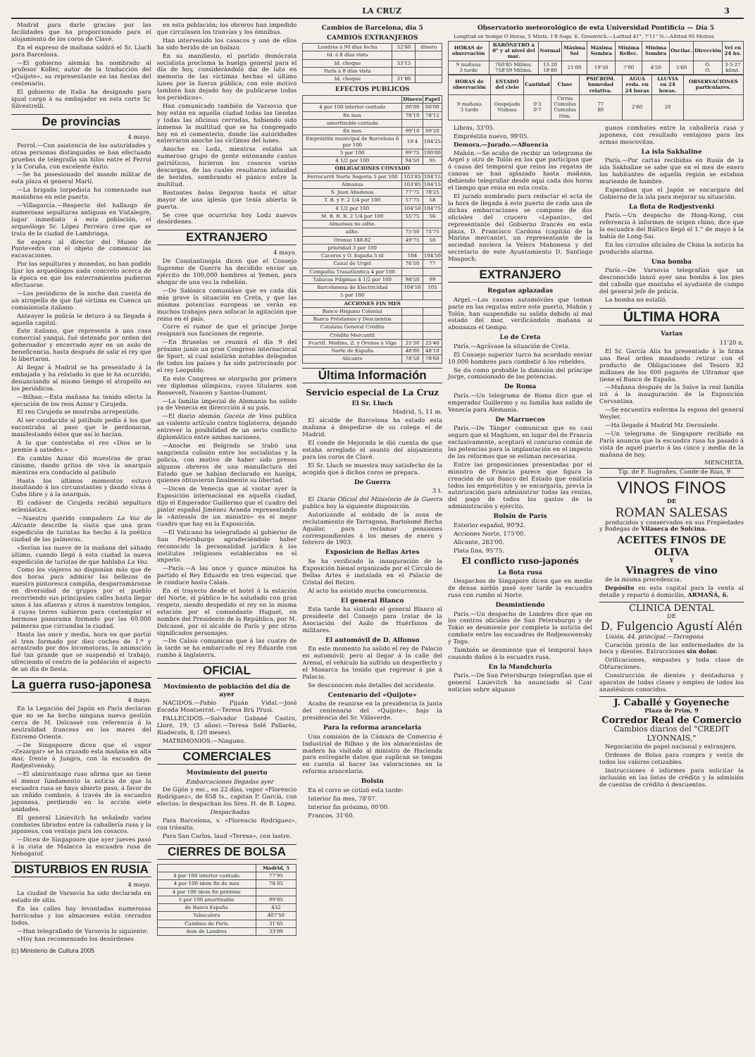LA CRUZ 3
Madrid para darle gracias por las facilidades que ha proporcionado para el alojamiento de los coros de Clavé.
En el expreso de mañana saldrá el Sr. Lluch para Barcelona.
—El gobierno alemán ha nombrado al profesor Koller, autor de la traducción del «Quijote», su representante en las fiestas del centenario.
El gobierno de Italia ha designado para igual cargo á su embajador en esta corte Sr. Silvestrelli.
De provincias
4 mayo.
Ferrol.—Con asistencia de las autoridades y otras personas distinguidas se han efectuado pruebas de telegrafía sin hilos entre el Ferrol y la Coruña, con excelente éxito.
—Se ha posesionado del mando militar de esta plaza el general Martí.
—La brigada torpedista ha comenzado sus maniobras en este puerto.
—Villagarcía.—Respecto del hallazgo de numerosas sepulturas antiguas en Vistalegre, lugar inmediato á esta población, el arqueólogo Sr. López Ferreiro cree que se trata de la ciudad de Lambriaga.
Se espera al director del Museo de Pontevedra con el objeto de comenzar las excavaciones.
Por las sepulturas y monedas, no han podido fijar los arqueólogos nada concreto acerca de la época en que los enterramientos pudieron efectuarse.
—Los periódicos de la noche dan cuenta de un atropello de que fué víctima en Cuenca un comisionista italiano.
Anteayer la policía le detuvo á su llegada á aquella capital.
Este italiano, que representa á una casa comercial yanqui, fué detenido por orden del gobernador y encerrado ayer en un asilo de beneficencia, hasta después de salir el rey que lo libertaron.
Al llegar á Madrid se ha presentado á la embajada y ha relatado lo que le ha ocurrido, denunciando al mismo tiempo el atropello en los periódicos.
—Bilbao.—Esta mañana ha tenido efecto la ejecución de los reos Aznar y Cirujeda.
El reo Cirujeda se mostraba arrepentido.
Al ser conducido al patíbulo pedía á los que encontraba al paso que le perdonaran, manifestando éstos que así lo hacían.
A lo que contestaba el reo «Dios se lo premie á ustedes.»
En cambio Aznar dió muestras de gran cinismo, dando gritos de viva la anarquía mientras era conducido al patíbulo
Hasta los últimos momentos estuvo insultando á los circunstantes y dando vivas á Cuba libre y á la anarquía.
El cadáver de Cirujeda recibió sepultura eclesiástica.
—Nuestro querido compañero La Voz de Alicante describe la visita que una gran expedición de turistas ha hecho á la poética ciudad de las palmeras.
«Serían las nueve de la mañana del sábado último, cuando llegó á esta ciudad la nueva expedición de turistas de que hablaba La Voz.
Como los viajeros no disponían más que de dos horas para admirar las bellezas de nuestra pintoresca campiña, desparramáronse en diversidad de grupos por el pueblo recorriendo sus principales calles hasta llegar unos á las afueras y otros á nuestros templos, á cuyas torres subieron para contemplar el hermoso panorama formado por las 60.000 palmeras que circundan la ciudad.
Hasta las once y media, hora en que partió el tren formado por diez coches de 1.ª y arrastrado por dos locomotoras, la animación fué tan grande que se suspendió el trabajo, ofreciendo el centro de la población el aspecto de un día de fiesta.
La guerra ruso-japonesa
4 mayo.
En la Legación del Japón en París declaran que no se ha hecho ninguna nueva gestión cerca de M. Delcassé con referencia á la neutralidad francesa en los mares del Extremo Oriente.
—De Singapoore dicen que el vapor «Zezargar» se ha cruzado esta mañana en alta mar, frente á Jungra, con la escuadra de Rodjestvensky.
—El almirantazgo ruso afirma que no tiene el menor fundamento la noticia de que la escuadra rusa se haya abierto paso, á favor de un reñido combate, á través de la escuadra japonesa, perdiendo en la acción siete unidades.
El general Linievitch ha señalado varios combates librados entre la caballería rusa y la japonesa, con ventaja para los cosacos.
—Dicen de Singapoore que ayer jueves pasó á la vista de Malacca la escuadra rusa de Nebogatof.
DISTURBIOS EN RUSIA
4 mayo.
La ciudad de Varsovia ha sido declarada en estado de sitio.
En las calles hay levantadas numerosas barricadas y los almacenes están cerrados todos.
—Han telegrafiado de Varsovia lo siguiente:
«Hoy han recomenzado los desórdenes
en esta población; los obreros han impedido que circulasen los tranvías y los ómnibus.
Han intervenido los casacos y uno de ellos ha sido herido de un balazo.
En su manifiesto, el partido demócrata socialista proclama la huelga general para el día de hoy, considerándolo día de luto en memoria de las víctimas hechas el último lunes por la fuerza pública; con este motivo también han dejado hoy de publicarse todos los periódicos».
Han comunicado también de Varsovia que hoy están en aquella ciudad todas las tiendas y todas las oficinas cerradas, habiendo sido inmensa la multitud que se ha congregado hoy en el cementerio, donde las autoridades enterraron anoche las víctimas del lunes.
Anoche en Lodz, mientras estaba un numeroso grupo de gente entonando cantos patrióticos, hicieron los cosacos varias descargas, de las cuales resultaron infinidad de heridos, sembrando el pánico entre la multitud.
Bastantes balas llegaron hasta el altar mayor de una iglesia que tenía abierta la puerta.
Se cree que ocurrirán hoy Lodz nuevos desórdenes.
EXTRANJERO
4 mayo.
De Constantinopla dicen que el Consejo Supremo de Guerra ha decidido enviar un ejército de 100,000 hombres al Yemen, para ahogar de una vez la rebelión.
—De Salónica comuniáan que es cada día más grave la situación en Creta, y que las mismas potencias europeas se verán en muchos trabajos para sofocar la agitación que reina en el país.
Corre el rumor de que el príncipe Jorge resignará sus funciones de regente.
—En Bruselas se reunirá el día 9 del próximo junio un gran Congreso internaciocal de Sport, al cual asistirán notables delegados de todos los países y ha sido patrocinado por el rey Leopoldo.
En este Congreso se otorgarán por primera vez diplomas olímpicos, cuyos titulares son Roosevelt, Nansen y Santos-Dumont.
—La familia imperial de Alemania ha salido ya de Venecia en direccción á su país.
—El diario alemán Gaceta de Voss publica un vialento artículo contra Inglaterra, dejando entrever la posibilidad de un serio conflicto diplomático entre ambas naciones.
—Anoche en Belgrado se trabó una sangrienta colisión entre los socialistas y la policía, con motivo de haber sido presos algunos obreros de una manufactura del Estado que se habían declarado en huelga, quienes obtuvieron finalmente su libertad.
—Dicen de Venecia que al visitar ayer la Exposición internacional en aquella ciudad, dijo el Emperador Guillermo que el cuadro del pintor español Jiménez Aranda representando la «Antesala de un ministro» es el mejor cuadro que hay en la Exposición.
—El Vaticano ha telegrafiado al gobierno de San Petersburgo agradeciéndole haber reconocido la personalidad jurídica á los institutos religiosos establecidos en el imperio.
—París.—A las once y quince minutos ha partido el Rey Eduardo en tren especial, que le conduce hasta Calais.
En el trayecto desde el hotel á la estación del Norte, el público le ha saludado con gran respeto, siendo despedido el rey en la misma estación por el comandante Huguet, en nombre del Presidente de la República, por M. Delcassé, por el alcalde de París y por otros significados personajes.
—De Calais comunican que á las cuatro de la tarde se ha embarcado el rey Eduardo con rumbo á Inglaterra.
OFICIAL
Movimiento de población del día de ayer
NACIDOS.—Pablo Pijuán Vidal.—José Escoda Montserrat.—Teresa Brú Prusi.
FALLECIDOS.—Salvador Gabané Castro, Lloré, 19, (3 años).—Teresa Solé Pallarés, Riudecols, 8, (20 meses).
MATRIMONIOS.—Ninguno.
COMERCIALES
Movimiento del puerto
Embarcaciones llegadas ayer
De Gijón y esc., en 22 días, vapor «Florencio Rodríguez», de 658 ts., capitan P. García, con efectos; lo despachan los Sres. H. de B. Lopez.
Despachadas
Para Barcelona, v. «Florencio Rodríguez», con tránsito.
Para San Carlos, laud «Teresa», con lastre.
CIERRES DE BOLSA
| | Madrid, 5 |
| --- | --- |
| 4 por 100 interior contado | 77'95 |
| 4 por 100 idem fin de mes | 78 05 |
| 4 por 100 idem fin próximo | |
| 5 por 100 amortizable | 99'05 |
| de Banco España | 432 |
| Tabacalera | 407'50 |
| Cambios de París | 31'65 |
| dem de Londres | 33'09 |
Cambios de Barcelona, día 5
CAMBIOS EXTRANJEROS
| Londres á 90 días fecha | 32'60 | dinero |
| Id. á 8 días vista | | |
| Id. cheque | 33'13 | |
| París á 8 días vista | | |
| Id. cheque | 31'80 | |
EFECTOS PUBLICOS
| | Dinero | Papel |
| --- | --- | --- |
| 4 por 100 interior contado | 00'00 | 00'00 |
| fin mes | 78'10 | 78'12 |
| amortizable contado | | |
| fin mes | 99'10 | 99'20 |
| Empréstito municipal de Barcelona 6 por 100 | 10'4 | 104'25 |
| 5 por 100 | 99'75 | 100'00 |
| 4 1/2 por 100 | 94'50 | 95 |
| OBLIGACIONES CONTADO | | |
| Ferrocarril Norte Segovia 5 por 100 | 103'85 | 104'15 |
| Almansa | 103'85 | 104'15 |
| S. Juan Abadesas | 77'75 | 78'25 |
| T. B. y F. 2 1/4 por 100 | 57'75 | 58 |
| 4 1/2 por 100 | 104'50 | 104'75 |
| M. B. R. R. 2 1/4 por 100 | 55'75 | 56 |
| Almansas no adhe. | | |
| adhe. | 75'50 | 75'75 |
| Orense 188-82 | 49'75 | 50 |
| prioridad 3 por 100 | | |
| Caceres y O. España 5 id | 104 | 104'50 |
| Canal de Urgel | 76'50 | 77 |
| Compañía Trasatlántica 4 por 100 | | |
| Tabacos Filipinas 4 1/2 por 100 | 98'50 | 99 |
| Barcelonesa de Electricidad | 104'50 | 105 |
| 5 por 100 | | |
| ACCIONES FIN MES | | |
| Banco Hispano Colonial | | |
| Banco Préstamos y Descuentos | | |
| Catalana General Crédito | | |
| Crédito Mercantil | | |
| Fcarril. Medina, Z. y Orense á Vigo | 25'30 | 25'40 |
| Norte de España | 48'00 | 48'10 |
| Alicante | 78'50 | 78'60 |
Última Información
Servicio especial de La Cruz
El Sr. Lluch
Madrid, 5, 11 m.
El alcalde de Barcelona ha estado esta mañana á despedirse de su colega el de Madrid.
El conde de Mejorada le dió cuenta de que estaba arreglado el asunto del alojamiento para los coros de Clavé.
El Sr. Lluch se muestra muy satisfecho de la acogida que á dichos coros se prepara.
De Guerra
3 t.
El Diario Oficial del Ministerio de la Guerra publica hoy la siguiente disposición.
Autorizando al soldado de la zona de reclutamiento de Tarragona, Bartolomé Recha Aguilar, para reclamar pensiones correspondientes á los meses de enero y febrero de 1903.
Exposicion de Bellas Artes
Se ha verificado la inauguración de la Exposición bienal organizada por el Círculo de Bellas Artes é instalada en el Palacio de Cristal del Retiro.
Al acto ha asistido mucha concurrencia.
El general Blanco
Esta tarde ha visitado el general Blanco al presideete del Consejo para tratar de la Asociación del Asilo de Huérfanos de militares.
El automóvil de D. Alfonso
En este momento ha salido el rey de Palacio en automóvil; pero al llegar á la calle del Arenal, el vehículo ha sufrido un desperfecto y el Monarca ha tenido que regresar á pie á Palacio.
Se desconocen más detalles del accidente.
Centenario del «Quijote»
Acaba de reunirse en la presidencia la junta del centenario del «Quijote», bajo la presidencia del Sr. Villaverde.
Para la reforma arancelaria
Una comisión de la Cámara de Comercio é Industrial de Bilbao y de los almacenistas de madera ha visitado al ministro de Hacienda para entregarle datos que suplican se tengan en cuenta al hacer las valoraciones en la reforma arancelaria.
Bolsin
En el corro se cotizó esta tarde:
Interior fin mes, 78'07.
Interior fin próximo, 00'00.
Francos, 31'60.
Observatorio meteorológico de esta Universidad Pontificia — Día 5
Longitud en tiempo O Horas, 5 Mints. 1'8 Segs. E. Greenvich.—Latitud 41°, 7'11" N.—Altitud 95 Metros
| HORAS de observación | BARÓNETRO á 0° y al nivel del mar. | Normal | Máxima Sol | Máxima Sombra | Mínima Reflec. | Mínima Sombra | Oscilac. | Dirección | Vel en 24 hs. |
| --- | --- | --- | --- | --- | --- | --- | --- | --- | --- |
| 9 mañana 3 tarde | 760'85 Milíms. 758'59 Milíms. | 13 20 18'80 | 21'00 | 19'50 | 7'00 | 4'50 | 5'60 | O. O. | 3·5·27 kilmt. |
| HORAS de observación | ESTADO del cielo | Cantidad | Clase | PSICROM. humedad relativa. | AGUA evda. en 24 horas | LLUVIA en 24 horas. | OBSERVACIONES particulares. |
| --- | --- | --- | --- | --- | --- | --- | --- |
| 9 mañana 3 tarde | Despejado Nuboso | 0'3 0'7 | Cirrus Cumulus Cumulus Nim. | 77 80 | 2'60 | 20 | |
Libras, 33'05.
Empréstito nuevo, 99'05.
Demora.—Jurado.—Afluencia
Mahón.—Se acaba de recibir un telegrama de Argel y otro de Tolón en los que participan que á causa del temporal que reina las regatas de canoas se han aplazado hasta mañana, debiendo telegrafiar desde aquí cada dos horas el tiempo que reina en esta costa.
El jurado nombrado para redactar el acta de la hora de llegada á este puerto de cada una de dichas embarcaciones se compone de dos oficiales del crucero «Lepanto», del representante del Gobierno francés en esta plaza, D. Francisco Cardona (capitán de la Marina mercante), un representante de la sociedad naviera la Velera Mahonesa y del secretario de este Ayuntamiento D. Santiago Maspoch.
EXTRANJERO
Regatas aplazadas
Argel.—Las canoas automóviles que toman parte en las regatas entre este puerto, Mahón y Tolón, han suspendido su salida debido al mal estado del mar, verificándolo mañana si abonanza el tiempo.
Lo de Creta
París.—Agrávase la situación de Creta.
El Consejo superior turco ha acordado enviar 10.000 hombres para combatir á los rebeldes.
Se da como probable la dimisión del príncipe Jorge, comisionado de las potencias.
De Roma
París.—Un telegrama de Roma dice que el emperador Guillermo y su familia han salido de Venecia para Alemania.
De Marruecos
París.—De Tánger comunican que es casi seguro que el Maghzen, en lugar del de Francia exclusivamente, aceptará el concurso común de las potencias para la implantación en el imperio de las reformas que se estiman necesarias.
Entre las proposiciones presentadas por el ministro de Francia parece que figura la creación de un Banco del Estado que emitiría todos los empréstitos y se encargaría, previa la autorización para administrar todas las rentas, del pago de todos los gastos de la administración y ejército.
Bolsín de París
Exterior español, 90'92.
Acciones Norte, 175'00.
Alicante, 283'00.
Plata fina, 95'75.
El conflicto ruso-japonés
La flota rusa
Despachos de Singapore dicen que en medio de densa niebla pasó ayer tarde la escuadra rusa con rumbo al Norte.
Desmintiendo
París.—Un despacho de Londres dice que en los centros oficiales de San Petersburgo y de Tokio se desmiente por completo la noticia del combate entre las escuadras de Rodjenswensky y Togo.
También se desmiente que el temporal haya causado daños á la escuadra rusa.
En la Mandchuria
París.—De San Petersburgo telegrafían que el general Linievitch ha anunciado al Czar noticias sobre algunos
gunos combates entre la caballería rusa y japonesa, con resultado ventajoso para las armas moscovitas.
La isla Sakhaline
París.—Por cartas recibidas en Rusia de la isla Sakhaline se sabe que en el mes de enero los habitantes de aquella región se estaban muriendo de hambre.
Esperaban que el Japón se encargara del Gobierno de la isla para mejorar su situación.
La flota de Rodjestvenki
París.—Un despacho de Hong-Kong, con referencia á informes de origen chino, dice que la escuadra del Báltico llegó el 1.° de mayo á la bahía de Long-Sai.
En los círculos oficiales de China la noticia ha producido alarma.
Una bomba
París.—De Varsovia telegrafían que un desconocido lanzó ayer una bomba á los pies del caballo que montaba el ayudante de campo del general jefe de policía.
La bomba no estalló.
ÚLTIMA HORA
Varias
11'20 n.
El Sr. García Alix ha presentado á la firma una Real orden mandando retirar con el producto de Obligaciones del Tesoro 82 millones de los 600 pagarés de Ultramar que tiene el Banco de España.
—Mañana después de la Salve la real familia irá á la inauguración de la Exposición Cervantina.
—Se encuentra enferma la esposa del general Weyler.
—Ha llegado á Madrid Mr. Deroulede.
—Un telegrama de Singapore recibido en París anuncia que la escuadra rusa ha pasado á vista de aquel puerto á las cinco y media de la mañana de hoy.
MENCHETA.
Tip. de F. Sugrañes, Conde de Rius, 9
VINOS FINOS
DE
ROMAN SALESAS
producidos y conservados en sus Propiedades y Bodegas de Vilaseca de Solcina.
ACEITES FINOS DE OLIVA
Y
Vinagres de vino
de la misma procedencia.
Depósito en esta capital para la venta al detalle y reparto á domicilio, ARMAÑÁ, 6.
CLINICA DENTAL
DE
D. Fulgencio Agustí Alén
Unión, 44, principal.—Tarragona
Curación pronta de las enfermedades de la boca y dientes. Extracciones sin dolor.
Orificaciones, empastes y toda clase de Obturaciones.
Construcción de dientes y dentadursa y aparatos de todas clases y empleo de todos los anastésicos conocidos.
J. Caballé y Goyeneche
Plaza de Prim, 9
Corredor Real de Comercio
Cambios diarios del "CREDIT LYONNAIS,"
Negociación de papel nacional y extranjero.
Ordenes de Bolsa para compra y venta de todos los valores cotizables.
Instrucciones é informes para solicitar la inclusión en las listas de crédito y la admisión de cuentas de crédito ó descuentos.
(c) Ministerio de Cultura 2005